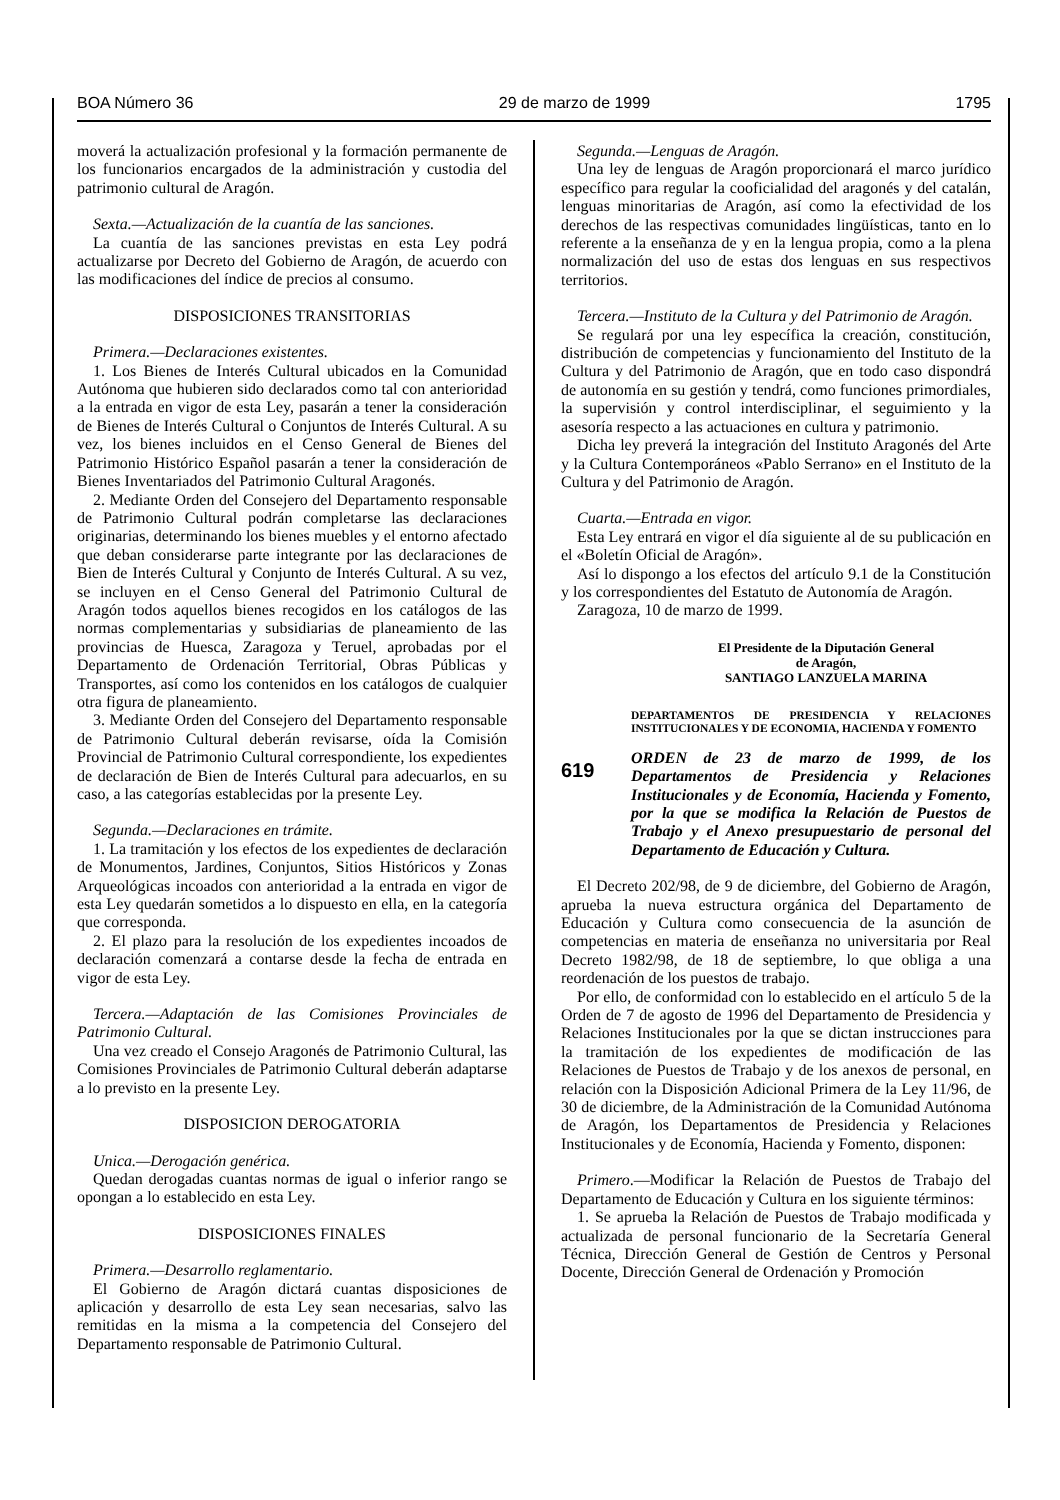BOA Número 36 29 de marzo de 1999 1795
moverá la actualización profesional y la formación permanente de los funcionarios encargados de la administración y custodia del patrimonio cultural de Aragón.
Sexta.—Actualización de la cuantía de las sanciones.
La cuantía de las sanciones previstas en esta Ley podrá actualizarse por Decreto del Gobierno de Aragón, de acuerdo con las modificaciones del índice de precios al consumo.
DISPOSICIONES TRANSITORIAS
Primera.—Declaraciones existentes.
1. Los Bienes de Interés Cultural ubicados en la Comunidad Autónoma que hubieren sido declarados como tal con anterioridad a la entrada en vigor de esta Ley, pasarán a tener la consideración de Bienes de Interés Cultural o Conjuntos de Interés Cultural. A su vez, los bienes incluidos en el Censo General de Bienes del Patrimonio Histórico Español pasarán a tener la consideración de Bienes Inventariados del Patrimonio Cultural Aragonés.
2. Mediante Orden del Consejero del Departamento responsable de Patrimonio Cultural podrán completarse las declaraciones originarias, determinando los bienes muebles y el entorno afectado que deban considerarse parte integrante por las declaraciones de Bien de Interés Cultural y Conjunto de Interés Cultural. A su vez, se incluyen en el Censo General del Patrimonio Cultural de Aragón todos aquellos bienes recogidos en los catálogos de las normas complementarias y subsidiarias de planeamiento de las provincias de Huesca, Zaragoza y Teruel, aprobadas por el Departamento de Ordenación Territorial, Obras Públicas y Transportes, así como los contenidos en los catálogos de cualquier otra figura de planeamiento.
3. Mediante Orden del Consejero del Departamento responsable de Patrimonio Cultural deberán revisarse, oída la Comisión Provincial de Patrimonio Cultural correspondiente, los expedientes de declaración de Bien de Interés Cultural para adecuarlos, en su caso, a las categorías establecidas por la presente Ley.
Segunda.—Declaraciones en trámite.
1. La tramitación y los efectos de los expedientes de declaración de Monumentos, Jardines, Conjuntos, Sitios Históricos y Zonas Arqueológicas incoados con anterioridad a la entrada en vigor de esta Ley quedarán sometidos a lo dispuesto en ella, en la categoría que corresponda.
2. El plazo para la resolución de los expedientes incoados de declaración comenzará a contarse desde la fecha de entrada en vigor de esta Ley.
Tercera.—Adaptación de las Comisiones Provinciales de Patrimonio Cultural.
Una vez creado el Consejo Aragonés de Patrimonio Cultural, las Comisiones Provinciales de Patrimonio Cultural deberán adaptarse a lo previsto en la presente Ley.
DISPOSICION DEROGATORIA
Unica.—Derogación genérica.
Quedan derogadas cuantas normas de igual o inferior rango se opongan a lo establecido en esta Ley.
DISPOSICIONES FINALES
Primera.—Desarrollo reglamentario.
El Gobierno de Aragón dictará cuantas disposiciones de aplicación y desarrollo de esta Ley sean necesarias, salvo las remitidas en la misma a la competencia del Consejero del Departamento responsable de Patrimonio Cultural.
Segunda.—Lenguas de Aragón.
Una ley de lenguas de Aragón proporcionará el marco jurídico específico para regular la cooficialidad del aragonés y del catalán, lenguas minoritarias de Aragón, así como la efectividad de los derechos de las respectivas comunidades lingüísticas, tanto en lo referente a la enseñanza de y en la lengua propia, como a la plena normalización del uso de estas dos lenguas en sus respectivos territorios.
Tercera.—Instituto de la Cultura y del Patrimonio de Aragón.
Se regulará por una ley específica la creación, constitución, distribución de competencias y funcionamiento del Instituto de la Cultura y del Patrimonio de Aragón, que en todo caso dispondrá de autonomía en su gestión y tendrá, como funciones primordiales, la supervisión y control interdisciplinar, el seguimiento y la asesoría respecto a las actuaciones en cultura y patrimonio.
Dicha ley preverá la integración del Instituto Aragonés del Arte y la Cultura Contemporáneos «Pablo Serrano» en el Instituto de la Cultura y del Patrimonio de Aragón.
Cuarta.—Entrada en vigor.
Esta Ley entrará en vigor el día siguiente al de su publicación en el «Boletín Oficial de Aragón».
Así lo dispongo a los efectos del artículo 9.1 de la Constitución y los correspondientes del Estatuto de Autonomía de Aragón.
Zaragoza, 10 de marzo de 1999.
El Presidente de la Diputación General
de Aragón,
SANTIAGO LANZUELA MARINA
DEPARTAMENTOS DE PRESIDENCIA Y RELACIONES INSTITUCIONALES Y DE ECONOMIA, HACIENDA Y FOMENTO
619
ORDEN de 23 de marzo de 1999, de los Departamentos de Presidencia y Relaciones Institucionales y de Economía, Hacienda y Fomento, por la que se modifica la Relación de Puestos de Trabajo y el Anexo presupuestario de personal del Departamento de Educación y Cultura.
El Decreto 202/98, de 9 de diciembre, del Gobierno de Aragón, aprueba la nueva estructura orgánica del Departamento de Educación y Cultura como consecuencia de la asunción de competencias en materia de enseñanza no universitaria por Real Decreto 1982/98, de 18 de septiembre, lo que obliga a una reordenación de los puestos de trabajo.
Por ello, de conformidad con lo establecido en el artículo 5 de la Orden de 7 de agosto de 1996 del Departamento de Presidencia y Relaciones Institucionales por la que se dictan instrucciones para la tramitación de los expedientes de modificación de las Relaciones de Puestos de Trabajo y de los anexos de personal, en relación con la Disposición Adicional Primera de la Ley 11/96, de 30 de diciembre, de la Administración de la Comunidad Autónoma de Aragón, los Departamentos de Presidencia y Relaciones Institucionales y de Economía, Hacienda y Fomento, disponen:
Primero.—Modificar la Relación de Puestos de Trabajo del Departamento de Educación y Cultura en los siguiente términos:
1. Se aprueba la Relación de Puestos de Trabajo modificada y actualizada de personal funcionario de la Secretaría General Técnica, Dirección General de Gestión de Centros y Personal Docente, Dirección General de Ordenación y Promoción